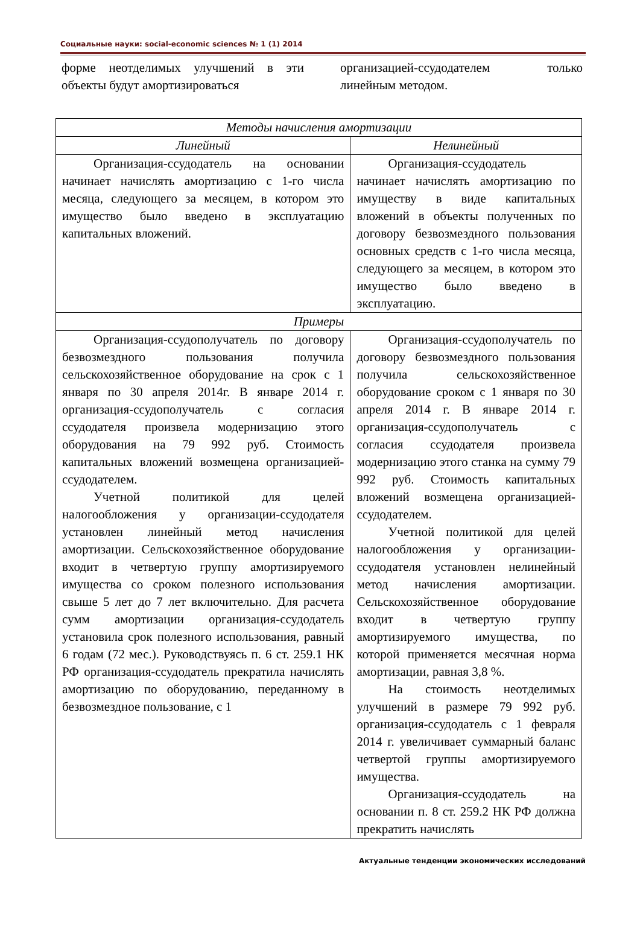Социальные науки: social-economic sciences № 1 (1) 2014
форме неотделимых улучшений в эти объекты будут амортизироваться
организацией-ссудодателем только линейным методом.
| Методы начисления амортизации | |
| --- | --- |
| Линейный | Нелинейный |
| Организация-ссудодатель на основании начинает начислять амортизацию с 1-го числа месяца, следующего за месяцем, в котором это имущество было введено в эксплуатацию капитальных вложений. | Организация-ссудодатель начинает начислять амортизацию по имуществу в виде капитальных вложений в объекты полученных по договору безвозмездного пользования основных средств с 1-го числа месяца, следующего за месяцем, в котором это имущество было введено в эксплуатацию. |
| Примеры | |
| Организация-ссудополучатель по договору безвозмездного пользования получила сельскохозяйственное оборудование на срок с 1 января по 30 апреля 2014г. В январе 2014 г. организация-ссудополучатель с согласия ссудодателя произвела модернизацию этого оборудования на 79 992 руб. Стоимость капитальных вложений возмещена организацией-ссудодателем. Учетной политикой для целей налогообложения у организации-ссудодателя установлен линейный метод начисления амортизации. Сельскохозяйственное оборудование входит в четвертую группу амортизируемого имущества со сроком полезного использования свыше 5 лет до 7 лет включительно. Для расчета сумм амортизации организация-ссудодатель установила срок полезного использования, равный 6 годам (72 мес.). Руководствуясь п. 6 ст. 259.1 НК РФ организация-ссудодатель прекратила начислять амортизацию по оборудованию, переданному в безвозмездное пользование, с 1 | Организация-ссудополучатель по договору безвозмездного пользования получила сельскохозяйственное оборудование сроком с 1 января по 30 апреля 2014 г. В январе 2014 г. организация-ссудополучатель с согласия ссудодателя произвела модернизацию этого станка на сумму 79 992 руб. Стоимость капитальных вложений возмещена организацией-ссудодателем. Учетной политикой для целей налогообложения у организации-ссудодателя установлен нелинейный метод начисления амортизации. Сельскохозяйственное оборудование входит в четвертую группу амортизируемого имущества, по которой применяется месячная норма амортизации, равная 3,8 %. На стоимость неотделимых улучшений в размере 79 992 руб. организация-ссудодатель с 1 февраля 2014 г. увеличивает суммарный баланс четвертой группы амортизируемого имущества. Организация-ссудодатель на основании п. 8 ст. 259.2 НК РФ должна прекратить начислять |
Актуальные тенденции экономических исследований